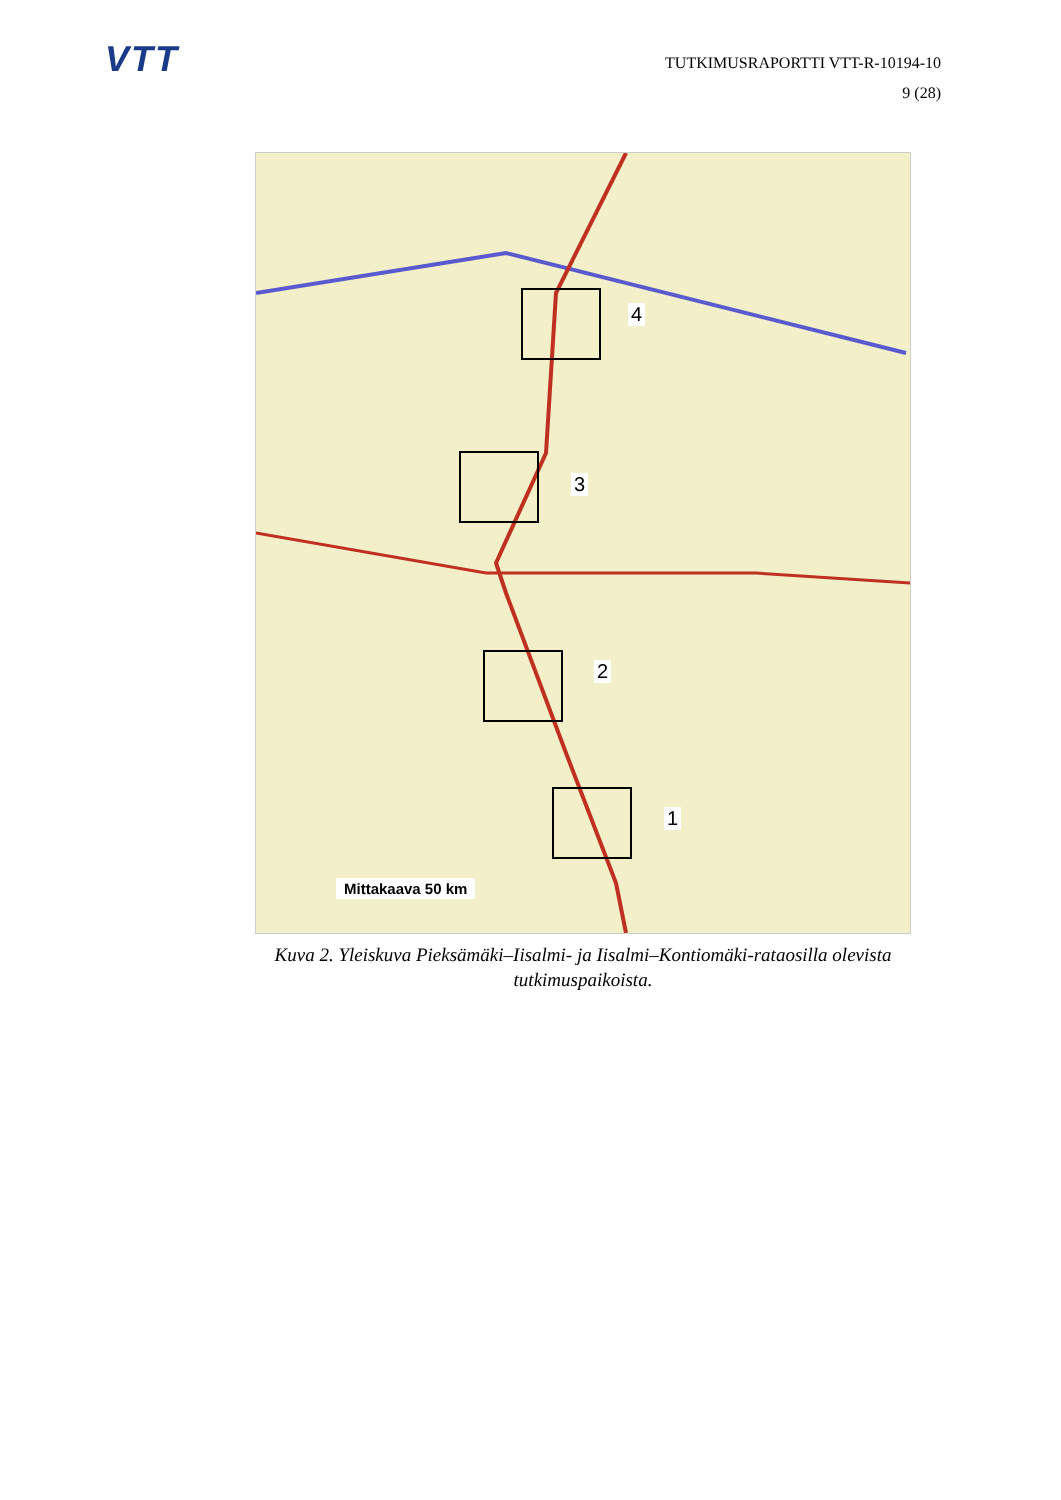VTT
TUTKIMUSRAPORTTI VTT-R-10194-10
9 (28)
4
3
2
1
Mittakaava 50 km
Kuva 2. Yleiskuva Pieksämäki–Iisalmi- ja Iisalmi–Kontiomäki-rataosilla olevista tutkimuspaikoista.